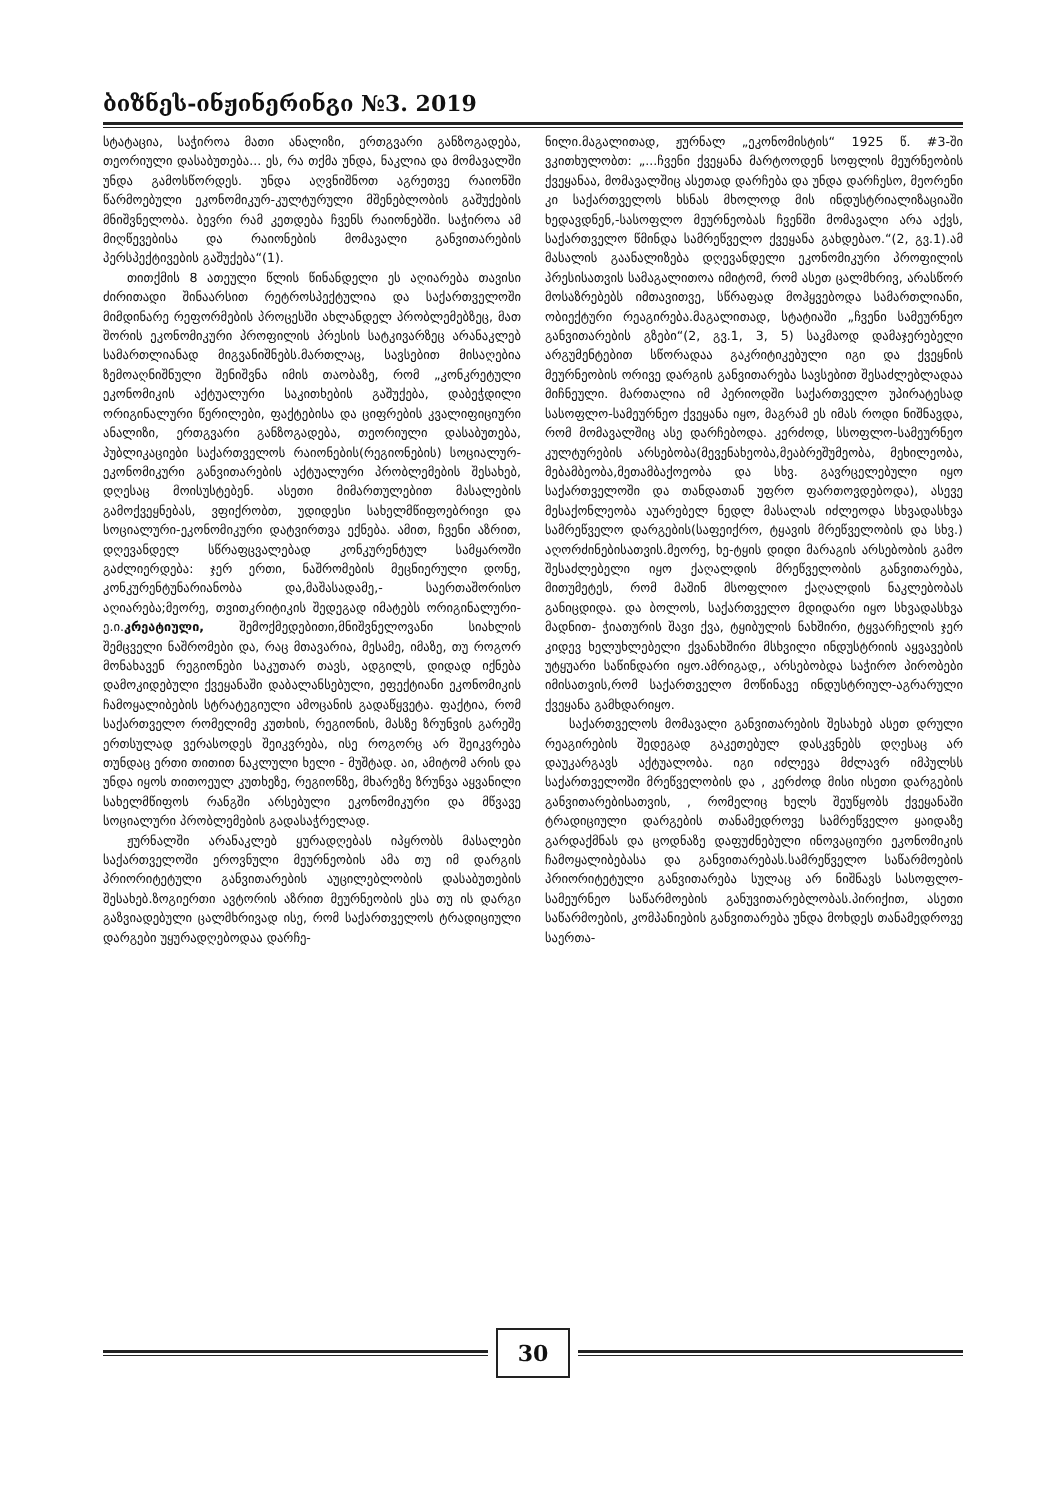ბიზნეს-ინჟინერინგი №3. 2019
სტატაცია, საჭიროა მათი ანალიზი, ერთგვარი განზოგადება, თეორიული დასაბუთება... ეს, რა თქმა უნდა, ნაკლია და მომავალში უნდა გამოსწორდეს. უნდა აღვნიშნოთ აგრეთვე რაიონში წარმოებული ეკონომიკურ-კულტურული მშენებლობის გაშუქების მნიშვნელობა. ბევრი რამ კეთდება ჩვენს რაიონებში. საჭიროა ამ მიღწევებისა და რაიონების მომავალი განვითარების პერსპექტივების გაშუქება“(1).
თითქმის 8 ათეული წლის წინანდელი ეს აღიარება თავისი ძირითადი შინაარსით რეტროსპექტულია და საქართველოში მიმდინარე რეფორმების პროცესში ახლანდელ პრობლემებზეც, მათ შორის ეკონომიკური პროფილის პრესის სატკივარზეც არანაკლებ სამართლიანად მიგვანიშნებს.მართლაც, სავსებით მისაღებია ზემოაღნიშნული შენიშვნა იმის თაობაზე, რომ „კონკრეტული ეკონომიკის აქტუალური საკითხების გაშუქება, დაბეჭდილი ორიგინალური წერილები, ფაქტებისა და ციფრების კვალიფიციური ანალიზი, ერთგვარი განზოგადება, თეორიული დასაბუთება, პუბლიკაციები საქართველოს რაიონების(რეგიონების) სოციალურ-ეკონომიკური განვითარების აქტუალური პრობლემების შესახებ, დღესაც მოისუსტებენ. ასეთი მიმართულებით მასალების გამოქვეყნებას, ვფიქრობთ, უდიდესი სახელმწიფოებრივი და სოციალური-ეკონომიკური დატვირთვა ექნება. ამით, ჩვენი აზრით, დღევანდელ სწრაფცვალებად კონკურენტულ სამყაროში გაძლიერდება: ჯერ ერთი, ნაშრომების მეცნიერული დონე, კონკურენტუნარიანობა და,მაშასადამე,- საერთაშორისო აღიარება;მეორე, თვითკრიტიკის შედეგად იმატებს ორიგინალური-ე.ი.კრეატიული, შემოქმედებითი,მნიშვნელოვანი სიახლის შემცველი ნაშრომები და, რაც მთავარია, მესამე, იმაზე, თუ როგორ მონახავენ რეგიონები საკუთარ თავს, ადგილს, დიდად იქნება დამოკიდებული ქვეყანაში დაბალანსებული, ეფექტიანი ეკონომიკის ჩამოყალიბების სტრატეგიული ამოცანის გადაწყვეტა. ფაქტია, რომ საქართველო რომელიმე კუთხის, რეგიონის, მასზე ზრუნვის გარეშე ერთსულად ვერასოდეს შეიკვრება, ისე როგორც არ შეიკვრება თუნდაც ერთი თითით ნაკლული ხელი - მუშტად. აი, ამიტომ არის და უნდა იყოს თითოეულ კუთხეზე, რეგიონზე, მხარეზე ზრუნვა აყვანილი სახელმწიფოს რანგში არსებული ეკონომიკური და მწვავე სოციალური პრობლემების გადასაჭრელად.
ჟურნალში არანაკლებ ყურადღებას იპყრობს მასალები საქართველოში ეროვნული მეურნეობის ამა თუ იმ დარგის პრიორიტეტული განვითარების აუცილებლობის დასაბუთების შესახებ.ზოგიერთი ავტორის აზრით მეურნეობის ესა თუ ის დარგი გაზვიადებული ცალმხრივად ისე, რომ საქართველოს ტრადიციული დარგები უყურადღებოდაა დარჩე-
ნილი.მაგალითად, ჟურნალ „ეკონომისტის“ 1925 წ. #3-ში ვკითხულობთ: „...ჩვენი ქვეყანა მარტოოდენ სოფლის მეურნეობის ქვეყანაა, მომავალშიც ასეთად დარჩება და უნდა დარჩესო, მეორენი კი საქართველოს ხსნას მხოლოდ მის ინდუსტრიალიზაციაში ხედავდნენ,-სასოფლო მეურნეობას ჩვენში მომავალი არა აქვს, საქართველო წმინდა სამრეწველო ქვეყანა გახდებაო.“(2, გვ.1).ამ მასალის გაანალიზება დღევანდელი ეკონომიკური პროფილის პრესისათვის სამაგალითოა იმიტომ, რომ ასეთ ცალმხრივ, არასწორ მოსაზრებებს იმთავითვე, სწრაფად მოჰყვებოდა სამართლიანი, ობიექტური რეაგირება.მაგალითად, სტატიაში „ჩვენი სამეურნეო განვითარების გზები“(2, გვ.1, 3, 5) საკმაოდ დამაჯერებელი არგუმენტებით სწორადაა გაკრიტიკებული იგი და ქვეყნის მეურნეობის ორივე დარგის განვითარება სავსებით შესაძლებლადაა მიჩნეული. მართალია იმ პერიოდში საქართველო უპირატესად სასოფლო-სამეურნეო ქვეყანა იყო, მაგრამ ეს იმას როდი ნიშნავდა, რომ მომავალშიც ასე დარჩებოდა. კერძოდ, სსოფლო-სამეურნეო კულტურების არსებობა(მევენახეობა,მეაბრეშუმეობა, მეხილეობა, მებამბეობა,მეთამბაქოეობა და სხვ. გავრცელებული იყო საქართველოში და თანდათან უფრო ფართოვდებოდა), ასევე მესაქონლეობა აუარებელ ნედლ მასალას იძლეოდა სხვადასხვა სამრეწველო დარგების(საფეიქრო, ტყავის მრეწველობის და სხვ.) აღორძინებისათვის.მეორე, ხე-ტყის დიდი მარაგის არსებობის გამო შესაძლებელი იყო ქაღალდის მრეწველობის განვითარება, მითუმეტეს, რომ მაშინ მსოფლიო ქაღალდის ნაკლებობას განიცდიდა. და ბოლოს, საქართველო მდიდარი იყო სხვადასხვა მადნით- ჭიათურის შავი ქვა, ტყიბულის ნახშირი, ტყვარჩელის ჯერ კიდევ ხელუხლებელი ქვანახშირი მსხვილი ინდუსტრიის აყვავების უტყუარი საწინდარი იყო.ამრიგად,, არსებობდა საჭირო პირობები იმისათვის,რომ საქართველო მოწინავე ინდუსტრიულ-აგრარული ქვეყანა გამხდარიყო.
საქართველოს მომავალი განვითარების შესახებ ასეთ დრული რეაგირების შედეგად გაკეთებულ დასკვნებს დღესაც არ დაუკარგავს აქტუალობა. იგი იძლევა მძლავრ იმპულსს საქართველოში მრეწველობის და , კერძოდ მისი ისეთი დარგების განვითარებისათვის, , რომელიც ხელს შეუწყობს ქვეყანაში ტრადიციული დარგების თანამედროვე სამრეწველო ყაიდაზე გარდაქმნას და ცოდნაზე დაფუძნებული ინოვაციური ეკონომიკის ჩამოყალიბებასა და განვითარებას.სამრეწველო საწარმოების პრიორიტეტული განვითარება სულაც არ ნიშნავს სასოფლო-სამეურნეო საწარმოების განუვითარებლობას.პირიქით, ასეთი საწარმოების, კომპანიების განვითარება უნდა მოხდეს თანამედროვე საერთა-
30